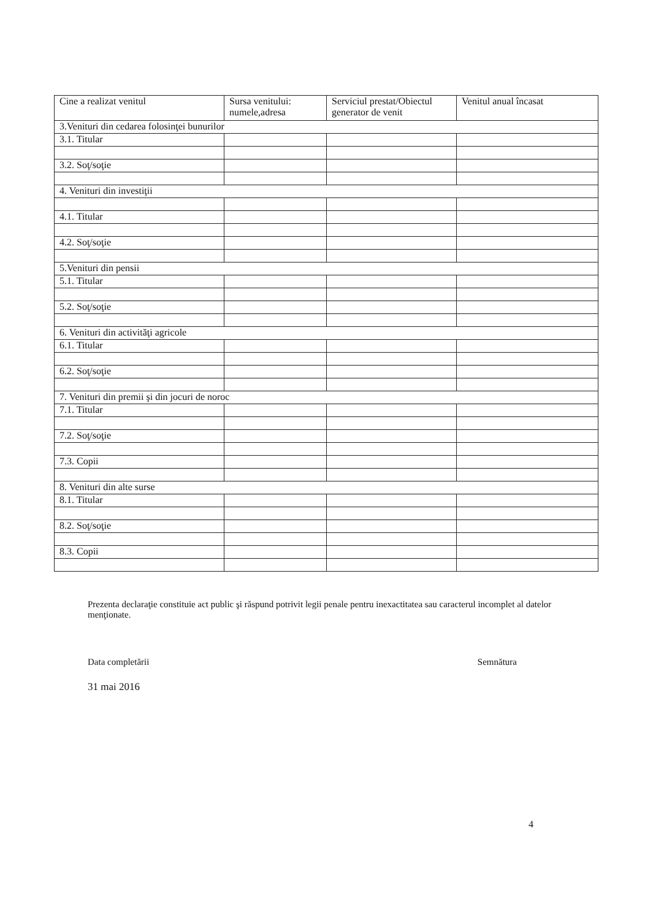| Cine a realizat venitul | Sursa venitului: numele,adresa | Serviciul prestat/Obiectul generator de venit | Venitul anual încasat |
| --- | --- | --- | --- |
| 3.Venituri din cedarea folosinţei bunurilor | | | |
| 3.1. Titular | | | |
| 3.2. Soţ/soţie | | | |
| 4. Venituri din investiţii | | | |
| 4.1. Titular | | | |
| 4.2. Soţ/soţie | | | |
| 5.Venituri din pensii | | | |
| 5.1. Titular | | | |
| 5.2. Soţ/soţie | | | |
| 6. Venituri din activităţi agricole | | | |
| 6.1. Titular | | | |
| 6.2. Soţ/soţie | | | |
| 7. Venituri din premii şi din jocuri de noroc | | | |
| 7.1. Titular | | | |
| 7.2. Soţ/soţie | | | |
| 7.3. Copii | | | |
| 8. Venituri din alte surse | | | |
| 8.1. Titular | | | |
| 8.2. Soţ/soţie | | | |
| 8.3. Copii | | | |
Prezenta declaraţie constituie act public şi răspund potrivit legii penale pentru inexactitatea sau caracterul incomplet al datelor menţionate.
Data completării Semnătura
31 mai 2016
4